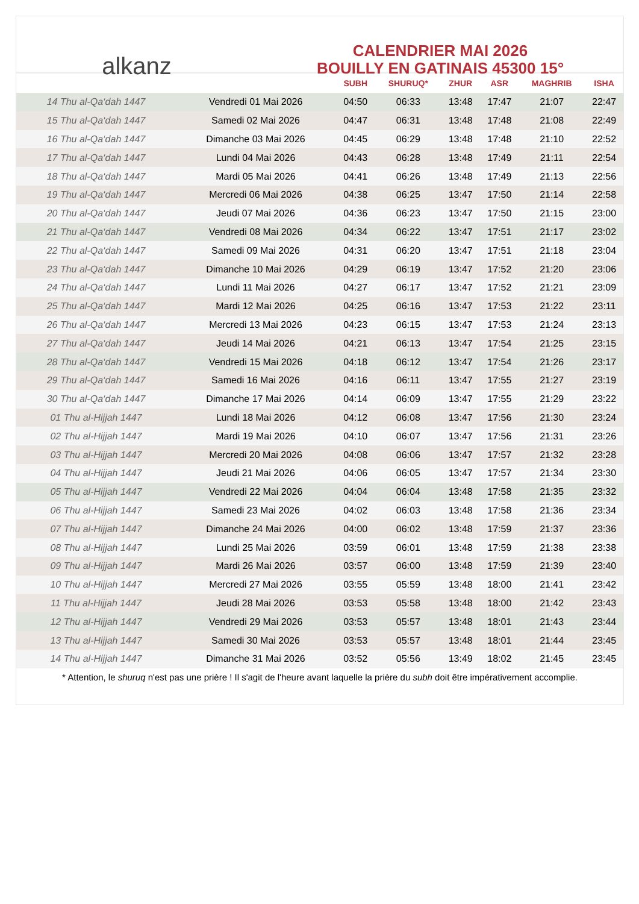alkanz
CALENDRIER MAI 2026
BOUILLY EN GATINAIS 45300 15°
| | | SUBH | SHURUQ* | ZHUR | ASR | MAGHRIB | ISHA |
| --- | --- | --- | --- | --- | --- | --- | --- |
| 14 Thu al-Qa‘dah 1447 | Vendredi 01 Mai 2026 | 04:50 | 06:33 | 13:48 | 17:47 | 21:07 | 22:47 |
| 15 Thu al-Qa‘dah 1447 | Samedi 02 Mai 2026 | 04:47 | 06:31 | 13:48 | 17:48 | 21:08 | 22:49 |
| 16 Thu al-Qa‘dah 1447 | Dimanche 03 Mai 2026 | 04:45 | 06:29 | 13:48 | 17:48 | 21:10 | 22:52 |
| 17 Thu al-Qa‘dah 1447 | Lundi 04 Mai 2026 | 04:43 | 06:28 | 13:48 | 17:49 | 21:11 | 22:54 |
| 18 Thu al-Qa‘dah 1447 | Mardi 05 Mai 2026 | 04:41 | 06:26 | 13:48 | 17:49 | 21:13 | 22:56 |
| 19 Thu al-Qa‘dah 1447 | Mercredi 06 Mai 2026 | 04:38 | 06:25 | 13:47 | 17:50 | 21:14 | 22:58 |
| 20 Thu al-Qa‘dah 1447 | Jeudi 07 Mai 2026 | 04:36 | 06:23 | 13:47 | 17:50 | 21:15 | 23:00 |
| 21 Thu al-Qa‘dah 1447 | Vendredi 08 Mai 2026 | 04:34 | 06:22 | 13:47 | 17:51 | 21:17 | 23:02 |
| 22 Thu al-Qa‘dah 1447 | Samedi 09 Mai 2026 | 04:31 | 06:20 | 13:47 | 17:51 | 21:18 | 23:04 |
| 23 Thu al-Qa‘dah 1447 | Dimanche 10 Mai 2026 | 04:29 | 06:19 | 13:47 | 17:52 | 21:20 | 23:06 |
| 24 Thu al-Qa‘dah 1447 | Lundi 11 Mai 2026 | 04:27 | 06:17 | 13:47 | 17:52 | 21:21 | 23:09 |
| 25 Thu al-Qa‘dah 1447 | Mardi 12 Mai 2026 | 04:25 | 06:16 | 13:47 | 17:53 | 21:22 | 23:11 |
| 26 Thu al-Qa‘dah 1447 | Mercredi 13 Mai 2026 | 04:23 | 06:15 | 13:47 | 17:53 | 21:24 | 23:13 |
| 27 Thu al-Qa‘dah 1447 | Jeudi 14 Mai 2026 | 04:21 | 06:13 | 13:47 | 17:54 | 21:25 | 23:15 |
| 28 Thu al-Qa‘dah 1447 | Vendredi 15 Mai 2026 | 04:18 | 06:12 | 13:47 | 17:54 | 21:26 | 23:17 |
| 29 Thu al-Qa‘dah 1447 | Samedi 16 Mai 2026 | 04:16 | 06:11 | 13:47 | 17:55 | 21:27 | 23:19 |
| 30 Thu al-Qa‘dah 1447 | Dimanche 17 Mai 2026 | 04:14 | 06:09 | 13:47 | 17:55 | 21:29 | 23:22 |
| 01 Thu al-Hijjah 1447 | Lundi 18 Mai 2026 | 04:12 | 06:08 | 13:47 | 17:56 | 21:30 | 23:24 |
| 02 Thu al-Hijjah 1447 | Mardi 19 Mai 2026 | 04:10 | 06:07 | 13:47 | 17:56 | 21:31 | 23:26 |
| 03 Thu al-Hijjah 1447 | Mercredi 20 Mai 2026 | 04:08 | 06:06 | 13:47 | 17:57 | 21:32 | 23:28 |
| 04 Thu al-Hijjah 1447 | Jeudi 21 Mai 2026 | 04:06 | 06:05 | 13:47 | 17:57 | 21:34 | 23:30 |
| 05 Thu al-Hijjah 1447 | Vendredi 22 Mai 2026 | 04:04 | 06:04 | 13:48 | 17:58 | 21:35 | 23:32 |
| 06 Thu al-Hijjah 1447 | Samedi 23 Mai 2026 | 04:02 | 06:03 | 13:48 | 17:58 | 21:36 | 23:34 |
| 07 Thu al-Hijjah 1447 | Dimanche 24 Mai 2026 | 04:00 | 06:02 | 13:48 | 17:59 | 21:37 | 23:36 |
| 08 Thu al-Hijjah 1447 | Lundi 25 Mai 2026 | 03:59 | 06:01 | 13:48 | 17:59 | 21:38 | 23:38 |
| 09 Thu al-Hijjah 1447 | Mardi 26 Mai 2026 | 03:57 | 06:00 | 13:48 | 17:59 | 21:39 | 23:40 |
| 10 Thu al-Hijjah 1447 | Mercredi 27 Mai 2026 | 03:55 | 05:59 | 13:48 | 18:00 | 21:41 | 23:42 |
| 11 Thu al-Hijjah 1447 | Jeudi 28 Mai 2026 | 03:53 | 05:58 | 13:48 | 18:00 | 21:42 | 23:43 |
| 12 Thu al-Hijjah 1447 | Vendredi 29 Mai 2026 | 03:53 | 05:57 | 13:48 | 18:01 | 21:43 | 23:44 |
| 13 Thu al-Hijjah 1447 | Samedi 30 Mai 2026 | 03:53 | 05:57 | 13:48 | 18:01 | 21:44 | 23:45 |
| 14 Thu al-Hijjah 1447 | Dimanche 31 Mai 2026 | 03:52 | 05:56 | 13:49 | 18:02 | 21:45 | 23:45 |
* Attention, le shuruq n'est pas une prière ! Il s'agit de l'heure avant laquelle la prière du subh doit être impérativement accomplie.